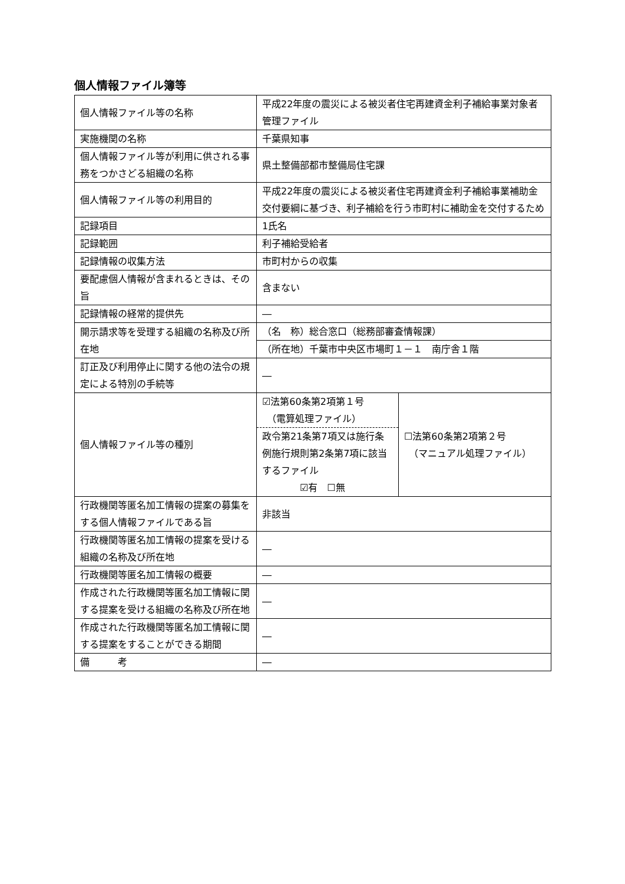個人情報ファイル簿等
| 個人情報ファイル等の名称 | 平成22年度の震災による被災者住宅再建資金利子補給事業対象者管理ファイル | |
| 実施機関の名称 | 千葉県知事 | |
| 個人情報ファイル等が利用に供される事務をつかさどる組織の名称 | 県土整備部都市整備局住宅課 | |
| 個人情報ファイル等の利用目的 | 平成22年度の震災による被災者住宅再建資金利子補給事業補助金交付要綱に基づき、利子補給を行う市町村に補助金を交付するため | |
| 記録項目 | 1氏名 | |
| 記録範囲 | 利子補給受給者 | |
| 記録情報の収集方法 | 市町村からの収集 | |
| 要配慮個人情報が含まれるときは、その旨 | 含まない | |
| 記録情報の経常的提供先 | ― | |
| 開示請求等を受理する組織の名称及び所在地 | （名 称）総合窓口（総務部審査情報課） | |
| | （所在地）千葉市中央区市場町１－１ 南庁舎１階 | |
| 訂正及び利用停止に関する他の法令の規定による特別の手続等 | ― | |
| 個人情報ファイル等の種別 | ☑法第60条第2項第１号 （電算処理ファイル） 政令第21条第7項又は施行条例施行規則第2条第7項に該当するファイル ☑有 ☐無 | ☐法第60条第2項第２号 （マニュアル処理ファイル） |
| 行政機関等匿名加工情報の提案の募集をする個人情報ファイルである旨 | 非該当 | |
| 行政機関等匿名加工情報の提案を受ける組織の名称及び所在地 | ― | |
| 行政機関等匿名加工情報の概要 | ― | |
| 作成された行政機関等匿名加工情報に関する提案を受ける組織の名称及び所在地 | ― | |
| 作成された行政機関等匿名加工情報に関する提案をすることができる期間 | ― | |
| 備 考 | ― | |